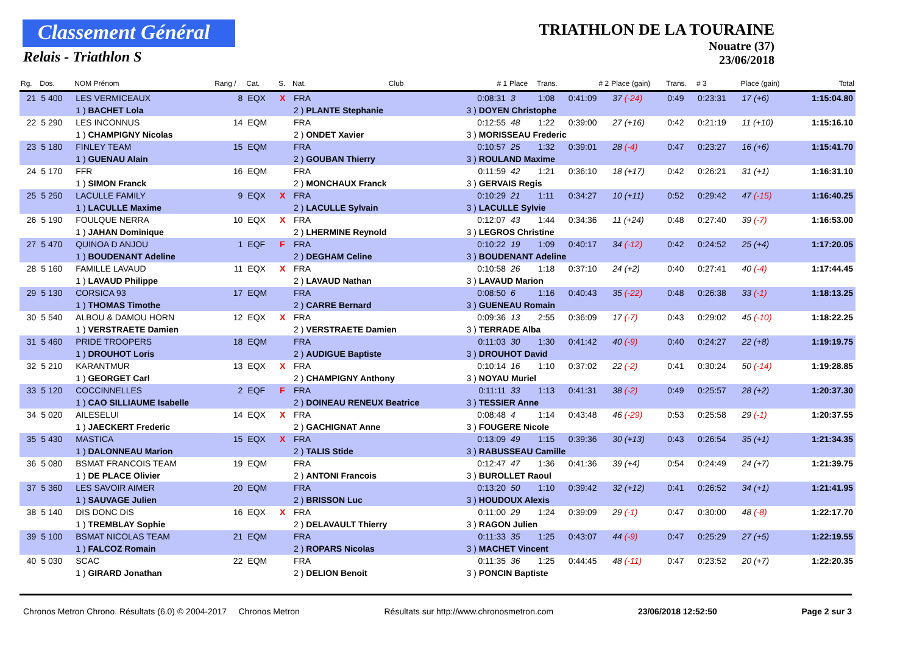Classement Général
Relais - Triathlon S
TRIATHLON DE LA TOURAINE
Nouatre (37)
23/06/2018
| Rg. | Dos. | NOM Prénom | Rang / | Cat. | S. | Nat. | Club | # 1 | Place | Trans. | # 2 | Place (gain) | Trans. | # 3 | Place (gain) | Total |
| --- | --- | --- | --- | --- | --- | --- | --- | --- | --- | --- | --- | --- | --- | --- | --- | --- |
| 21 | 5 400 | LES VERMICEAUX | 8 | EQX | X | FRA | | 0:08:31 | 3 | 1:08 | 0:41:09 | 37 (-24) | 0:49 | 0:23:31 | 17 (+6) | 1:15:04.80 |
| | | 1 ) BACHET Lola | | | | 2 ) PLANTE Stephanie | | 3 ) DOYEN Christophe | | | | | | | | |
| 22 | 5 290 | LES INCONNUS | 14 | EQM | | FRA | | 0:12:55 | 48 | 1:22 | 0:39:00 | 27 (+16) | 0:42 | 0:21:19 | 11 (+10) | 1:15:16.10 |
| | | 1 ) CHAMPIGNY Nicolas | | | | 2 ) ONDET Xavier | | 3 ) MORISSEAU Frederic | | | | | | | | |
| 23 | 5 180 | FINLEY TEAM | 15 | EQM | | FRA | | 0:10:57 | 25 | 1:32 | 0:39:01 | 28 (-4) | 0:47 | 0:23:27 | 16 (+6) | 1:15:41.70 |
| | | 1 ) GUENAU Alain | | | | 2 ) GOUBAN Thierry | | 3 ) ROULAND Maxime | | | | | | | | |
| 24 | 5 170 | FFR | 16 | EQM | | FRA | | 0:11:59 | 42 | 1:21 | 0:36:10 | 18 (+17) | 0:42 | 0:26:21 | 31 (+1) | 1:16:31.10 |
| | | 1 ) SIMON Franck | | | | 2 ) MONCHAUX Franck | | 3 ) GERVAIS Regis | | | | | | | | |
| 25 | 5 250 | LACULLE FAMILY | 9 | EQX | X | FRA | | 0:10:29 | 21 | 1:11 | 0:34:27 | 10 (+11) | 0:52 | 0:29:42 | 47 (-15) | 1:16:40.25 |
| | | 1 ) LACULLE Maxime | | | | 2 ) LACULLE Sylvain | | 3 ) LACULLE Sylvie | | | | | | | | |
| 26 | 5 190 | FOULQUE NERRA | 10 | EQX | X | FRA | | 0:12:07 | 43 | 1:44 | 0:34:36 | 11 (+24) | 0:48 | 0:27:40 | 39 (-7) | 1:16:53.00 |
| | | 1 ) JAHAN Dominique | | | | 2 ) LHERMINE Reynold | | 3 ) LEGROS Christine | | | | | | | | |
| 27 | 5 470 | QUINOA D ANJOU | 1 | EQF | F | FRA | | 0:10:22 | 19 | 1:09 | 0:40:17 | 34 (-12) | 0:42 | 0:24:52 | 25 (+4) | 1:17:20.05 |
| | | 1 ) BOUDENANT Adeline | | | | 2 ) DEGHAM Celine | | 3 ) BOUDENANT Adeline | | | | | | | | |
| 28 | 5 160 | FAMILLE LAVAUD | 11 | EQX | X | FRA | | 0:10:58 | 26 | 1:18 | 0:37:10 | 24 (+2) | 0:40 | 0:27:41 | 40 (-4) | 1:17:44.45 |
| | | 1 ) LAVAUD Philippe | | | | 2 ) LAVAUD Nathan | | 3 ) LAVAUD Marion | | | | | | | | |
| 29 | 5 130 | CORSICA 93 | 17 | EQM | | FRA | | 0:08:50 | 6 | 1:16 | 0:40:43 | 35 (-22) | 0:48 | 0:26:38 | 33 (-1) | 1:18:13.25 |
| | | 1 ) THOMAS Timothe | | | | 2 ) CARRE Bernard | | 3 ) GUENEAU Romain | | | | | | | | |
| 30 | 5 540 | ALBOU & DAMOU HORN | 12 | EQX | X | FRA | | 0:09:36 | 13 | 2:55 | 0:36:09 | 17 (-7) | 0:43 | 0:29:02 | 45 (-10) | 1:18:22.25 |
| | | 1 ) VERSTRAETE Damien | | | | 2 ) VERSTRAETE Damien | | 3 ) TERRADE Alba | | | | | | | | |
| 31 | 5 460 | PRIDE TROOPERS | 18 | EQM | | FRA | | 0:11:03 | 30 | 1:30 | 0:41:42 | 40 (-9) | 0:40 | 0:24:27 | 22 (+8) | 1:19:19.75 |
| | | 1 ) DROUHOT Loris | | | | 2 ) AUDIGUE Baptiste | | 3 ) DROUHOT David | | | | | | | | |
| 32 | 5 210 | KARANTMUR | 13 | EQX | X | FRA | | 0:10:14 | 16 | 1:10 | 0:37:02 | 22 (-2) | 0:41 | 0:30:24 | 50 (-14) | 1:19:28.85 |
| | | 1 ) GEORGET Carl | | | | 2 ) CHAMPIGNY Anthony | | 3 ) NOYAU Muriel | | | | | | | | |
| 33 | 5 120 | COCCINNELLES | 2 | EQF | F | FRA | | 0:11:11 | 33 | 1:13 | 0:41:31 | 38 (-2) | 0:49 | 0:25:57 | 28 (+2) | 1:20:37.30 |
| | | 1 ) CAO SILLIAUME Isabelle | | | | 2 ) DOINEAU RENEUX Beatrice | | 3 ) TESSIER Anne | | | | | | | | |
| 34 | 5 020 | AILESELUI | 14 | EQX | X | FRA | | 0:08:48 | 4 | 1:14 | 0:43:48 | 46 (-29) | 0:53 | 0:25:58 | 29 (-1) | 1:20:37.55 |
| | | 1 ) JAECKERT Frederic | | | | 2 ) GACHIGNAT Anne | | 3 ) FOUGERE Nicole | | | | | | | | |
| 35 | 5 430 | MASTICA | 15 | EQX | X | FRA | | 0:13:09 | 49 | 1:15 | 0:39:36 | 30 (+13) | 0:43 | 0:26:54 | 35 (+1) | 1:21:34.35 |
| | | 1 ) DALONNEAU Marion | | | | 2 ) TALIS Stide | | 3 ) RABUSSEAU Camille | | | | | | | | |
| 36 | 5 080 | BSMAT FRANCOIS TEAM | 19 | EQM | | FRA | | 0:12:47 | 47 | 1:36 | 0:41:36 | 39 (+4) | 0:54 | 0:24:49 | 24 (+7) | 1:21:39.75 |
| | | 1 ) DE PLACE Olivier | | | | 2 ) ANTONI Francois | | 3 ) BUROLLET Raoul | | | | | | | | |
| 37 | 5 360 | LES SAVOIR AIMER | 20 | EQM | | FRA | | 0:13:20 | 50 | 1:10 | 0:39:42 | 32 (+12) | 0:41 | 0:26:52 | 34 (+1) | 1:21:41.95 |
| | | 1 ) SAUVAGE Julien | | | | 2 ) BRISSON Luc | | 3 ) HOUDOUX Alexis | | | | | | | | |
| 38 | 5 140 | DIS DONC DIS | 16 | EQX | X | FRA | | 0:11:00 | 29 | 1:24 | 0:39:09 | 29 (-1) | 0:47 | 0:30:00 | 48 (-8) | 1:22:17.70 |
| | | 1 ) TREMBLAY Sophie | | | | 2 ) DELAVAULT Thierry | | 3 ) RAGON Julien | | | | | | | | |
| 39 | 5 100 | BSMAT NICOLAS TEAM | 21 | EQM | | FRA | | 0:11:33 | 35 | 1:25 | 0:43:07 | 44 (-9) | 0:47 | 0:25:29 | 27 (+5) | 1:22:19.55 |
| | | 1 ) FALCOZ Romain | | | | 2 ) ROPARS Nicolas | | 3 ) MACHET Vincent | | | | | | | | |
| 40 | 5 030 | SCAC | 22 | EQM | | FRA | | 0:11:35 | 36 | 1:25 | 0:44:45 | 48 (-11) | 0:47 | 0:23:52 | 20 (+7) | 1:22:20.35 |
| | | 1 ) GIRARD Jonathan | | | | 2 ) DELION Benoit | | 3 ) PONCIN Baptiste | | | | | | | | |
Chronos Metron Chrono. Résultats (6.0) © 2004-2017 Chronos Metron Résultats sur http://www.chronosmetron.com 23/06/2018 12:52:50 Page 2 sur 3